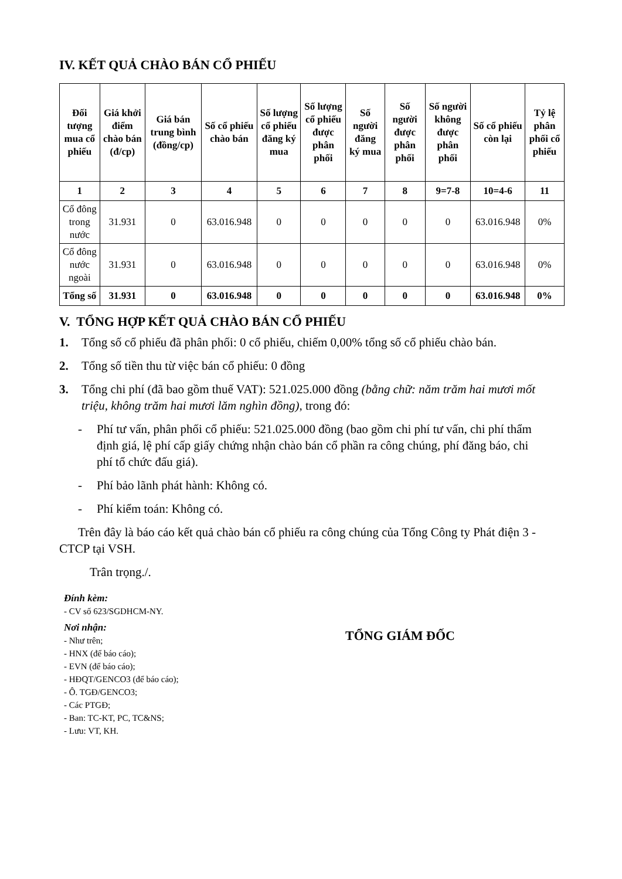IV. KẾT QUẢ CHÀO BÁN CỔ PHIẾU
| Đối tượng mua cổ phiếu | Giá khởi điểm chào bán (đ/cp) | Giá bán trung bình (đồng/cp) | Số cổ phiếu chào bán | Số lượng cổ phiếu đăng ký mua | Số lượng cổ phiếu được phân phối | Số người đăng ký mua | Số người được phân phối | Số người không được phân phối | Số cổ phiếu còn lại | Tỷ lệ phân phối cổ phiếu |
| --- | --- | --- | --- | --- | --- | --- | --- | --- | --- | --- |
| 1 | 2 | 3 | 4 | 5 | 6 | 7 | 8 | 9=7-8 | 10=4-6 | 11 |
| Cổ đông trong nước | 31.931 | 0 | 63.016.948 | 0 | 0 | 0 | 0 | 0 | 63.016.948 | 0% |
| Cổ đông nước ngoài | 31.931 | 0 | 63.016.948 | 0 | 0 | 0 | 0 | 0 | 63.016.948 | 0% |
| Tổng số | 31.931 | 0 | 63.016.948 | 0 | 0 | 0 | 0 | 0 | 63.016.948 | 0% |
V. TỔNG HỢP KẾT QUẢ CHÀO BÁN CỔ PHIẾU
1. Tổng số cổ phiếu đã phân phối: 0 cổ phiếu, chiếm 0,00% tổng số cổ phiếu chào bán.
2. Tổng số tiền thu từ việc bán cổ phiếu: 0 đồng
3. Tổng chi phí (đã bao gồm thuế VAT): 521.025.000 đồng (bằng chữ: năm trăm hai mươi mốt triệu, không trăm hai mươi lăm nghìn đồng), trong đó:
- Phí tư vấn, phân phối cổ phiếu: 521.025.000 đồng (bao gồm chi phí tư vấn, chi phí thẩm định giá, lệ phí cấp giấy chứng nhận chào bán cổ phần ra công chúng, phí đăng báo, chi phí tổ chức đấu giá).
- Phí bảo lãnh phát hành: Không có.
- Phí kiểm toán: Không có.
Trên đây là báo cáo kết quả chào bán cổ phiếu ra công chúng của Tổng Công ty Phát điện 3 - CTCP tại VSH.
Trân trọng./.
Đính kèm:
- CV số 623/SGDHCM-NY.
Nơi nhận:
- Như trên;
- HNX (để báo cáo);
- EVN (để báo cáo);
- HĐQT/GENCO3 (để báo cáo);
- Ô. TGĐ/GENCO3;
- Các PTGĐ;
- Ban: TC-KT, PC, TC&NS;
- Lưu: VT, KH.
TỔNG GIÁM ĐỐC